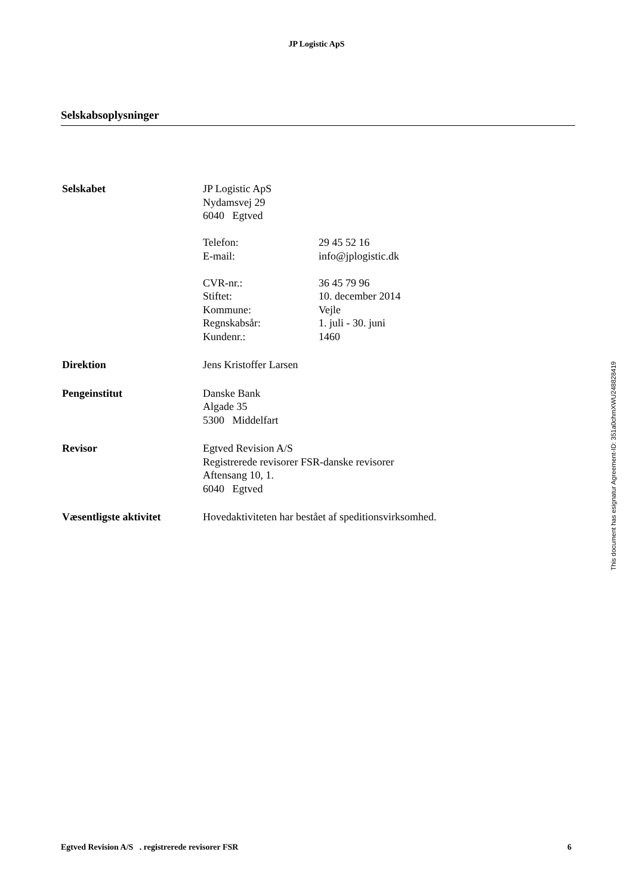JP Logistic ApS
Selskabsoplysninger
Selskabet JP Logistic ApS
Nydamsvej 29
6040 Egtved
Telefon: 29 45 52 16
E-mail: info@jplogistic.dk
CVR-nr.: 36 45 79 96
Stiftet: 10. december 2014
Kommune: Vejle
Regnskabsår: 1. juli - 30. juni
Kundenr.: 1460
Direktion Jens Kristoffer Larsen
Pengeinstitut Danske Bank
Algade 35
5300 Middelfart
Revisor Egtved Revision A/S
Registrerede revisorer FSR-danske revisorer
Aftensang 10, 1.
6040 Egtved
Væsentligste aktivitet
Hovedaktiviteten har bestået af speditionsvirksomhed.
This document has esignatur Agreement-ID: 351a0chmXWU248828419
Egtved Revision A/S . registrerede revisorer FSR 6